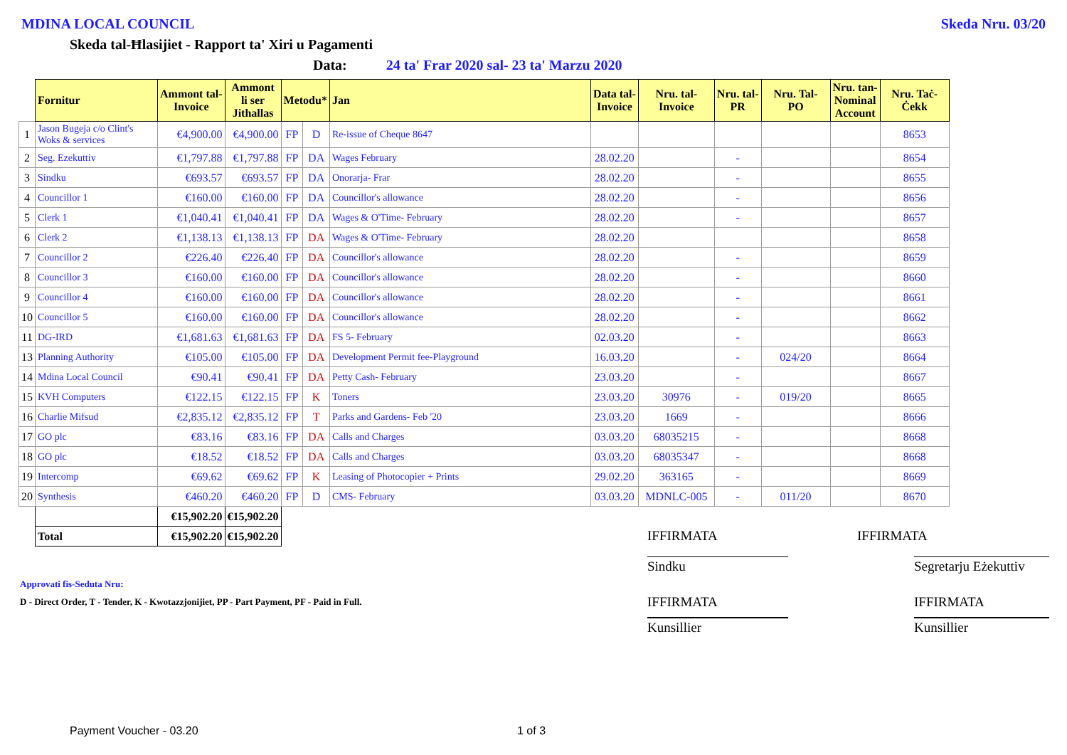MDINA LOCAL COUNCIL Skeda Nru. 03/20
Skeda tal-Ħlasijiet - Rapport ta' Xiri u Pagamenti
Data: 24 ta' Frar 2020 sal- 23 ta' Marzu 2020
| | Fornitur | Ammont tal- Invoice | Ammont li ser Jithallas | Metodu* | | Jan | Data tal- Invoice | Nru. tal- Invoice | Nru. tal- PR | Nru. Tal- PO | Nru. tan- Nominal Account | Nru. Taċ- Ċekk |
| --- | --- | --- | --- | --- | --- | --- | --- | --- | --- | --- | --- | --- |
| 1 | Jason Bugeja c/o Clint's Woks & services | €4,900.00 | €4,900.00 | FP | D | Re-issue of Cheque 8647 | | | | | | 8653 |
| 2 | Seg. Ezekuttiv | €1,797.88 | €1,797.88 | FP | DA | Wages February | 28.02.20 | | - | | | 8654 |
| 3 | Sindku | €693.57 | €693.57 | FP | DA | Onorarja- Frar | 28.02.20 | | - | | | 8655 |
| 4 | Councillor 1 | €160.00 | €160.00 | FP | DA | Councillor's allowance | 28.02.20 | | - | | | 8656 |
| 5 | Clerk 1 | €1,040.41 | €1,040.41 | FP | DA | Wages & O'Time- February | 28.02.20 | | - | | | 8657 |
| 6 | Clerk 2 | €1,138.13 | €1,138.13 | FP | DA | Wages & O'Time- February | 28.02.20 | | | | | 8658 |
| 7 | Councillor 2 | €226.40 | €226.40 | FP | DA | Councillor's allowance | 28.02.20 | | - | | | 8659 |
| 8 | Councillor 3 | €160.00 | €160.00 | FP | DA | Councillor's allowance | 28.02.20 | | - | | | 8660 |
| 9 | Councillor 4 | €160.00 | €160.00 | FP | DA | Councillor's allowance | 28.02.20 | | - | | | 8661 |
| 10 | Councillor 5 | €160.00 | €160.00 | FP | DA | Councillor's allowance | 28.02.20 | | - | | | 8662 |
| 11 | DG-IRD | €1,681.63 | €1,681.63 | FP | DA | FS 5- February | 02.03.20 | | - | | | 8663 |
| 13 | Planning Authority | €105.00 | €105.00 | FP | DA | Development Permit fee-Playground | 16.03.20 | | - | 024/20 | | 8664 |
| 14 | Mdina Local Council | €90.41 | €90.41 | FP | DA | Petty Cash- February | 23.03.20 | | - | | | 8667 |
| 15 | KVH Computers | €122.15 | €122.15 | FP | K | Toners | 23.03.20 | 30976 | - | 019/20 | | 8665 |
| 16 | Charlie Mifsud | €2,835.12 | €2,835.12 | FP | T | Parks and Gardens- Feb '20 | 23.03.20 | 1669 | - | | | 8666 |
| 17 | GO plc | €83.16 | €83.16 | FP | DA | Calls and Charges | 03.03.20 | 68035215 | - | | | 8668 |
| 18 | GO plc | €18.52 | €18.52 | FP | DA | Calls and Charges | 03.03.20 | 68035347 | - | | | 8668 |
| 19 | Intercomp | €69.62 | €69.62 | FP | K | Leasing of Photocopier + Prints | 29.02.20 | 363165 | - | | | 8669 |
| 20 | Synthesis | €460.20 | €460.20 | FP | D | CMS- February | 03.03.20 | MDNLC-005 | - | 011/20 | | 8670 |
| | | €15,902.20 | €15,902.20 | | | | | | | | | |
| | Total | €15,902.20 | €15,902.20 | | | | | | | | | |
IFFIRMATA IFFIRMATA
Sindku Segretarju Eżekuttiv
Approvati fis-Seduta Nru:
D - Direct Order, T - Tender, K - Kwotazzjonijiet, PP - Part Payment, PF - Paid in Full.
IFFIRMATA IFFIRMATA
Kunsillier Kunsillier
Payment Voucher - 03.20 1 of 3